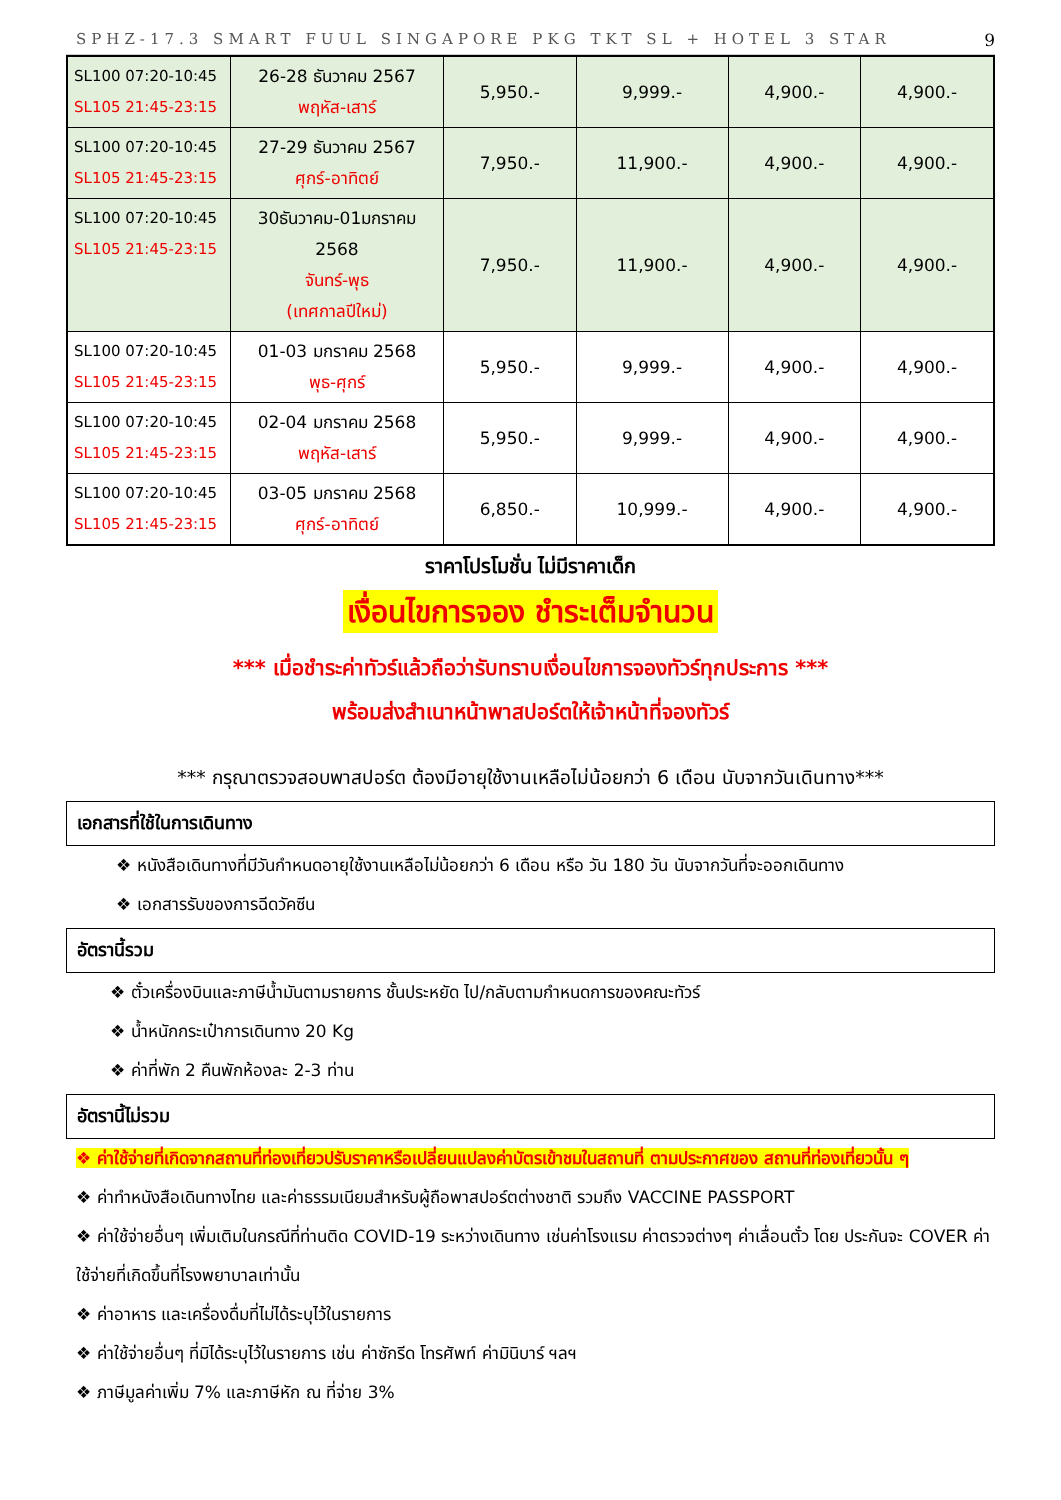SPHZ-17.3 SMART FUUL SINGAPORE PKG TKT SL + HOTEL 3 STAR 9
| SL100 07:20-10:45 SL105 21:45-23:15 | 26-28 ธันวาคม 2567 พฤหัส-เสาร์ | 5,950.- | 9,999.- | 4,900.- | 4,900.- |
| SL100 07:20-10:45 SL105 21:45-23:15 | 27-29 ธันวาคม 2567 ศุกร์-อาทิตย์ | 7,950.- | 11,900.- | 4,900.- | 4,900.- |
| SL100 07:20-10:45 SL105 21:45-23:15 | 30ธันวาคม-01มกราคม 2568 จันทร์-พุธ (เทศกาลปีใหม่) | 7,950.- | 11,900.- | 4,900.- | 4,900.- |
| SL100 07:20-10:45 SL105 21:45-23:15 | 01-03 มกราคม 2568 พุธ-ศุกร์ | 5,950.- | 9,999.- | 4,900.- | 4,900.- |
| SL100 07:20-10:45 SL105 21:45-23:15 | 02-04 มกราคม 2568 พฤหัส-เสาร์ | 5,950.- | 9,999.- | 4,900.- | 4,900.- |
| SL100 07:20-10:45 SL105 21:45-23:15 | 03-05 มกราคม 2568 ศุกร์-อาทิตย์ | 6,850.- | 10,999.- | 4,900.- | 4,900.- |
ราคาโปรโมชั่น ไม่มีราคาเด็ก
เงื่อนไขการจอง ชำระเต็มจำนวน
*** เมื่อชำระค่าทัวร์แล้วถือว่ารับทราบเงื่อนไขการจองทัวร์ทุกประการ ***
พร้อมส่งสำเนาหน้าพาสปอร์ตให้เจ้าหน้าที่จองทัวร์
*** กรุณาตรวจสอบพาสปอร์ต ต้องมีอายุใช้งานเหลือไม่น้อยกว่า 6 เดือน นับจากวันเดินทาง***
เอกสารที่ใช้ในการเดินทาง
❖ หนังสือเดินทางที่มีวันกำหนดอายุใช้งานเหลือไม่น้อยกว่า 6 เดือน หรือ วัน 180 วัน นับจากวันที่จะออกเดินทาง
❖ เอกสารรับของการฉีดวัคซีน
อัตรานี้รวม
❖ ตั๋วเครื่องบินและภาษีน้ำมันตามรายการ ชั้นประหยัด ไป/กลับตามกำหนดการของคณะทัวร์
❖ น้ำหนักกระเป๋าการเดินทาง 20 Kg
❖ ค่าที่พัก 2 คืนพักห้องละ 2-3 ท่าน
อัตรานี้ไม่รวม
❖ ค่าใช้จ่ายที่เกิดจากสถานที่ท่องเที่ยวปรับราคาหรือเปลี่ยนแปลงค่าบัตรเข้าชมในสถานที่ ตามประกาศของ สถานที่ท่องเที่ยวนั้น ๆ
❖ ค่าทำหนังสือเดินทางไทย และค่าธรรมเนียมสำหรับผู้ถือพาสปอร์ตต่างชาติ รวมถึง VACCINE PASSPORT
❖ ค่าใช้จ่ายอื่นๆ เพิ่มเติมในกรณีที่ท่านติด COVID-19 ระหว่างเดินทาง เช่นค่าโรงแรม ค่าตรวจต่างๆ ค่าเลื่อนตั๋ว โดย ประกันจะ COVER ค่าใช้จ่ายที่เกิดขึ้นที่โรงพยาบาลเท่านั้น
❖ ค่าอาหาร และเครื่องดื่มที่ไม่ได้ระบุไว้ในรายการ
❖ ค่าใช้จ่ายอื่นๆ ที่มิได้ระบุไว้ในรายการ เช่น ค่าซักรีด โทรศัพท์ ค่ามินิบาร์ ฯลฯ
❖ ภาษีมูลค่าเพิ่ม 7% และภาษีหัก ณ ที่จ่าย 3%